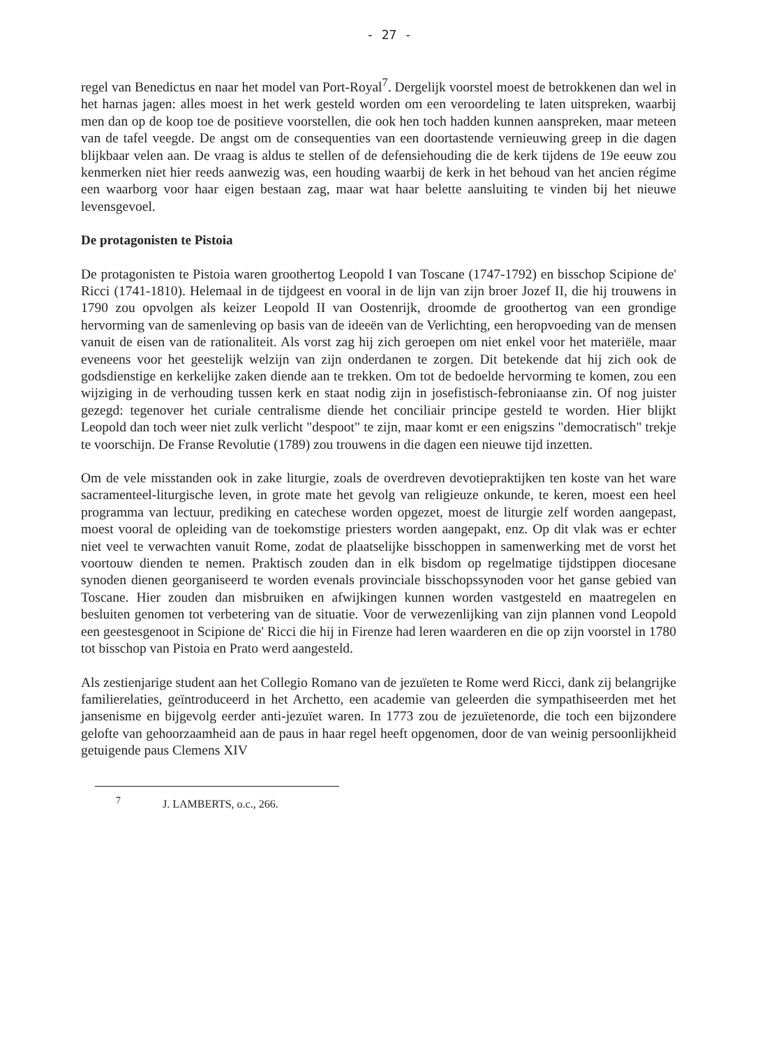- 27 -
regel van Benedictus en naar het model van Port-Royal<sup>7</sup>. Dergelijk voorstel moest de betrokkenen dan wel in het harnas jagen: alles moest in het werk gesteld worden om een veroordeling te laten uitspreken, waarbij men dan op de koop toe de positieve voorstellen, die ook hen toch hadden kunnen aanspreken, maar meteen van de tafel veegde. De angst om de consequenties van een doortastende vernieuwing greep in die dagen blijkbaar velen aan. De vraag is aldus te stellen of de defensiehouding die de kerk tijdens de 19e eeuw zou kenmerken niet hier reeds aanwezig was, een houding waarbij de kerk in het behoud van het ancien régime een waarborg voor haar eigen bestaan zag, maar wat haar belette aansluiting te vinden bij het nieuwe levensgevoel.
De protagonisten te Pistoia
De protagonisten te Pistoia waren groothertog Leopold I van Toscane (1747-1792) en bisschop Scipione de' Ricci (1741-1810). Helemaal in de tijdgeest en vooral in de lijn van zijn broer Jozef II, die hij trouwens in 1790 zou opvolgen als keizer Leopold II van Oostenrijk, droomde de groothertog van een grondige hervorming van de samenleving op basis van de ideeën van de Verlichting, een heropvoeding van de mensen vanuit de eisen van de rationaliteit. Als vorst zag hij zich geroepen om niet enkel voor het materiële, maar eveneens voor het geestelijk welzijn van zijn onderdanen te zorgen. Dit betekende dat hij zich ook de godsdienstige en kerkelijke zaken diende aan te trekken. Om tot de bedoelde hervorming te komen, zou een wijziging in de verhouding tussen kerk en staat nodig zijn in josefistisch-febroniaanse zin. Of nog juister gezegd: tegenover het curiale centralisme diende het conciliair principe gesteld te worden. Hier blijkt Leopold dan toch weer niet zulk verlicht "despoot" te zijn, maar komt er een enigszins "democratisch" trekje te voorschijn. De Franse Revolutie (1789) zou trouwens in die dagen een nieuwe tijd inzetten.
Om de vele misstanden ook in zake liturgie, zoals de overdreven devotiepraktijken ten koste van het ware sacramenteel-liturgische leven, in grote mate het gevolg van religieuze onkunde, te keren, moest een heel programma van lectuur, prediking en catechese worden opgezet, moest de liturgie zelf worden aangepast, moest vooral de opleiding van de toekomstige priesters worden aangepakt, enz. Op dit vlak was er echter niet veel te verwachten vanuit Rome, zodat de plaatselijke bisschoppen in samenwerking met de vorst het voortouw dienden te nemen. Praktisch zouden dan in elk bisdom op regelmatige tijdstippen diocesane synoden dienen georganiseerd te worden evenals provinciale bisschopssynoden voor het ganse gebied van Toscane. Hier zouden dan misbruiken en afwijkingen kunnen worden vastgesteld en maatregelen en besluiten genomen tot verbetering van de situatie. Voor de verwezenlijking van zijn plannen vond Leopold een geestesgenoot in Scipione de' Ricci die hij in Firenze had leren waarderen en die op zijn voorstel in 1780 tot bisschop van Pistoia en Prato werd aangesteld.
Als zestienjarige student aan het Collegio Romano van de jezuïeten te Rome werd Ricci, dank zij belangrijke familierelaties, geïntroduceerd in het Archetto, een academie van geleerden die sympathiseerden met het jansenisme en bijgevolg eerder anti-jezuïet waren. In 1773 zou de jezuïetenorde, die toch een bijzondere gelofte van gehoorzaamheid aan de paus in haar regel heeft opgenomen, door de van weinig persoonlijkheid getuigende paus Clemens XIV
7 J. LAMBERTS, o.c., 266.